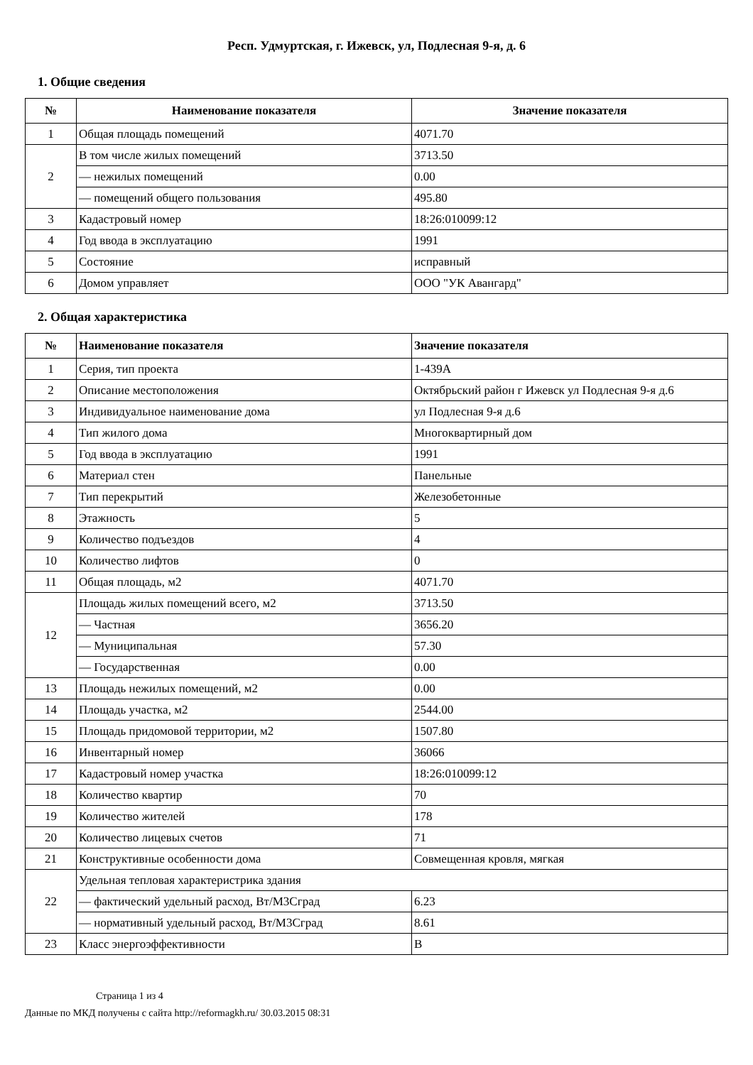Респ. Удмуртская, г. Ижевск, ул, Подлесная 9-я, д. 6
1. Общие сведения
| № | Наименование показателя | Значение показателя |
| --- | --- | --- |
| 1 | Общая площадь помещений | 4071.70 |
| 2 | В том числе жилых помещений | 3713.50 |
| | — нежилых помещений | 0.00 |
| | — помещений общего пользования | 495.80 |
| 3 | Кадастровый номер | 18:26:010099:12 |
| 4 | Год ввода в эксплуатацию | 1991 |
| 5 | Состояние | исправный |
| 6 | Домом управляет | ООО "УК Авангард" |
2. Общая характеристика
| № | Наименование показателя | Значение показателя |
| --- | --- | --- |
| 1 | Серия, тип проекта | 1-439А |
| 2 | Описание местоположения | Октябрьский район г Ижевск ул Подлесная 9-я д.6 |
| 3 | Индивидуальное наименование дома | ул Подлесная 9-я д.6 |
| 4 | Тип жилого дома | Многоквартирный дом |
| 5 | Год ввода в эксплуатацию | 1991 |
| 6 | Материал стен | Панельные |
| 7 | Тип перекрытий | Железобетонные |
| 8 | Этажность | 5 |
| 9 | Количество подъездов | 4 |
| 10 | Количество лифтов | 0 |
| 11 | Общая площадь, м2 | 4071.70 |
| 12 | Площадь жилых помещений всего, м2 | 3713.50 |
| | — Частная | 3656.20 |
| | — Муниципальная | 57.30 |
| | — Государственная | 0.00 |
| 13 | Площадь нежилых помещений, м2 | 0.00 |
| 14 | Площадь участка, м2 | 2544.00 |
| 15 | Площадь придомовой территории, м2 | 1507.80 |
| 16 | Инвентарный номер | 36066 |
| 17 | Кадастровый номер участка | 18:26:010099:12 |
| 18 | Количество квартир | 70 |
| 19 | Количество жителей | 178 |
| 20 | Количество лицевых счетов | 71 |
| 21 | Конструктивные особенности дома | Совмещенная кровля, мягкая |
| 22 | Удельная тепловая характеристрика здания | |
| | — фактический удельный расход, Вт/М3Сград | 6.23 |
| | — нормативный удельный расход, Вт/М3Сград | 8.61 |
| 23 | Класс энергоэффективности | B |
Страница 1 из 4
Данные по МКД получены с сайта http://reformagkh.ru/ 30.03.2015 08:31